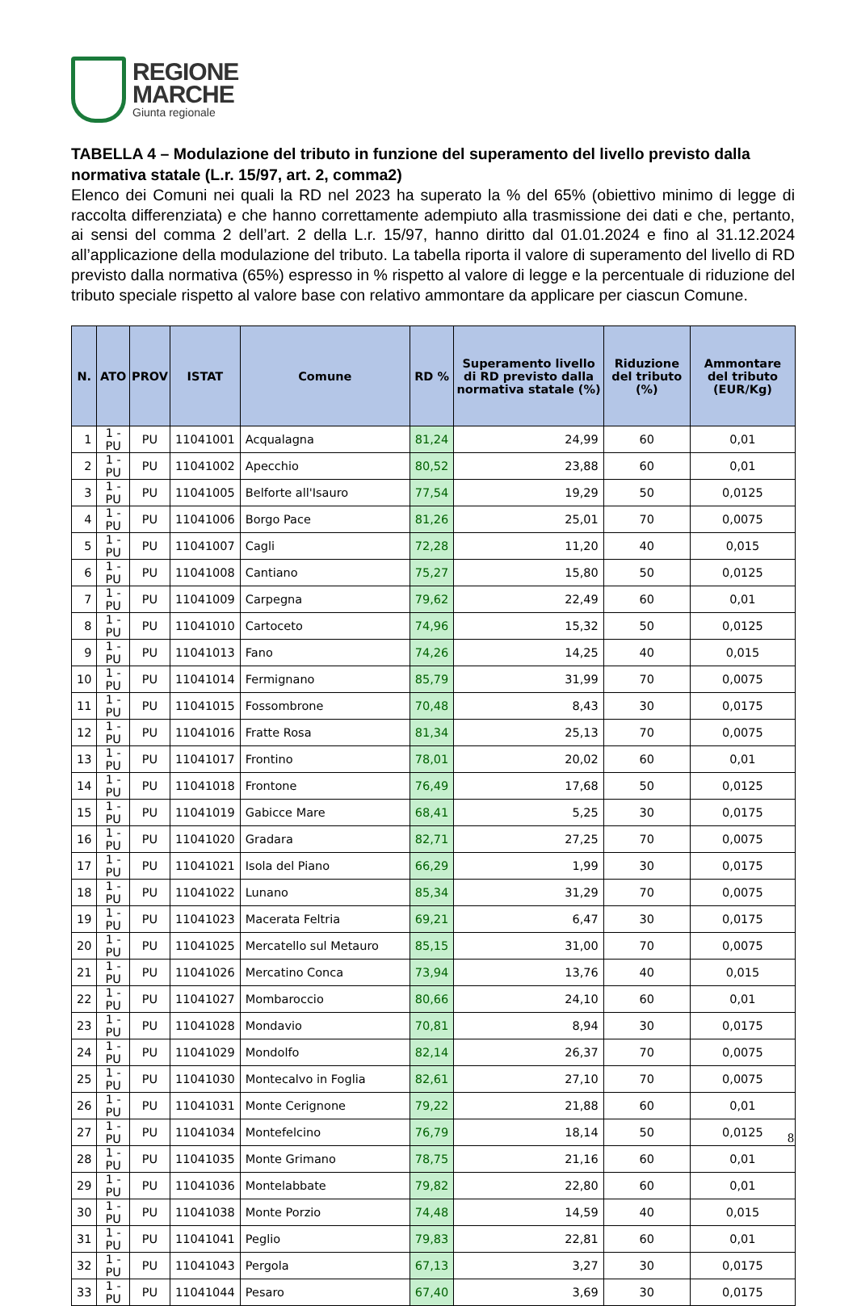REGIONE
MARCHE
Giunta regionale
TABELLA 4 – Modulazione del tributo in funzione del superamento del livello previsto dalla normativa statale (L.r. 15/97, art. 2, comma2)
Elenco dei Comuni nei quali la RD nel 2023 ha superato la % del 65% (obiettivo minimo di legge di raccolta differenziata) e che hanno correttamente adempiuto alla trasmissione dei dati e che, pertanto, ai sensi del comma 2 dell’art. 2 della L.r. 15/97, hanno diritto dal 01.01.2024 e fino al 31.12.2024 all’applicazione della modulazione del tributo. La tabella riporta il valore di superamento del livello di RD previsto dalla normativa (65%) espresso in % rispetto al valore di legge e la percentuale di riduzione del tributo speciale rispetto al valore base con relativo ammontare da applicare per ciascun Comune.
| N. | ATO | PROV | ISTAT | Comune | RD % | Superamento livello di RD previsto dalla normativa statale (%) | Riduzione del tributo (%) | Ammontare del tributo (EUR/Kg) |
| --- | --- | --- | --- | --- | --- | --- | --- | --- |
| 1 | 1 - PU | PU | 11041001 | Acqualagna | 81,24 | 24,99 | 60 | 0,01 |
| 2 | 1 - PU | PU | 11041002 | Apecchio | 80,52 | 23,88 | 60 | 0,01 |
| 3 | 1 - PU | PU | 11041005 | Belforte all'Isauro | 77,54 | 19,29 | 50 | 0,0125 |
| 4 | 1 - PU | PU | 11041006 | Borgo Pace | 81,26 | 25,01 | 70 | 0,0075 |
| 5 | 1 - PU | PU | 11041007 | Cagli | 72,28 | 11,20 | 40 | 0,015 |
| 6 | 1 - PU | PU | 11041008 | Cantiano | 75,27 | 15,80 | 50 | 0,0125 |
| 7 | 1 - PU | PU | 11041009 | Carpegna | 79,62 | 22,49 | 60 | 0,01 |
| 8 | 1 - PU | PU | 11041010 | Cartoceto | 74,96 | 15,32 | 50 | 0,0125 |
| 9 | 1 - PU | PU | 11041013 | Fano | 74,26 | 14,25 | 40 | 0,015 |
| 10 | 1 - PU | PU | 11041014 | Fermignano | 85,79 | 31,99 | 70 | 0,0075 |
| 11 | 1 - PU | PU | 11041015 | Fossombrone | 70,48 | 8,43 | 30 | 0,0175 |
| 12 | 1 - PU | PU | 11041016 | Fratte Rosa | 81,34 | 25,13 | 70 | 0,0075 |
| 13 | 1 - PU | PU | 11041017 | Frontino | 78,01 | 20,02 | 60 | 0,01 |
| 14 | 1 - PU | PU | 11041018 | Frontone | 76,49 | 17,68 | 50 | 0,0125 |
| 15 | 1 - PU | PU | 11041019 | Gabicce Mare | 68,41 | 5,25 | 30 | 0,0175 |
| 16 | 1 - PU | PU | 11041020 | Gradara | 82,71 | 27,25 | 70 | 0,0075 |
| 17 | 1 - PU | PU | 11041021 | Isola del Piano | 66,29 | 1,99 | 30 | 0,0175 |
| 18 | 1 - PU | PU | 11041022 | Lunano | 85,34 | 31,29 | 70 | 0,0075 |
| 19 | 1 - PU | PU | 11041023 | Macerata Feltria | 69,21 | 6,47 | 30 | 0,0175 |
| 20 | 1 - PU | PU | 11041025 | Mercatello sul Metauro | 85,15 | 31,00 | 70 | 0,0075 |
| 21 | 1 - PU | PU | 11041026 | Mercatino Conca | 73,94 | 13,76 | 40 | 0,015 |
| 22 | 1 - PU | PU | 11041027 | Mombaroccio | 80,66 | 24,10 | 60 | 0,01 |
| 23 | 1 - PU | PU | 11041028 | Mondavio | 70,81 | 8,94 | 30 | 0,0175 |
| 24 | 1 - PU | PU | 11041029 | Mondolfo | 82,14 | 26,37 | 70 | 0,0075 |
| 25 | 1 - PU | PU | 11041030 | Montecalvo in Foglia | 82,61 | 27,10 | 70 | 0,0075 |
| 26 | 1 - PU | PU | 11041031 | Monte Cerignone | 79,22 | 21,88 | 60 | 0,01 |
| 27 | 1 - PU | PU | 11041034 | Montefelcino | 76,79 | 18,14 | 50 | 0,0125 |
| 28 | 1 - PU | PU | 11041035 | Monte Grimano | 78,75 | 21,16 | 60 | 0,01 |
| 29 | 1 - PU | PU | 11041036 | Montelabbate | 79,82 | 22,80 | 60 | 0,01 |
| 30 | 1 - PU | PU | 11041038 | Monte Porzio | 74,48 | 14,59 | 40 | 0,015 |
| 31 | 1 - PU | PU | 11041041 | Peglio | 79,83 | 22,81 | 60 | 0,01 |
| 32 | 1 - PU | PU | 11041043 | Pergola | 67,13 | 3,27 | 30 | 0,0175 |
| 33 | 1 - PU | PU | 11041044 | Pesaro | 67,40 | 3,69 | 30 | 0,0175 |
8